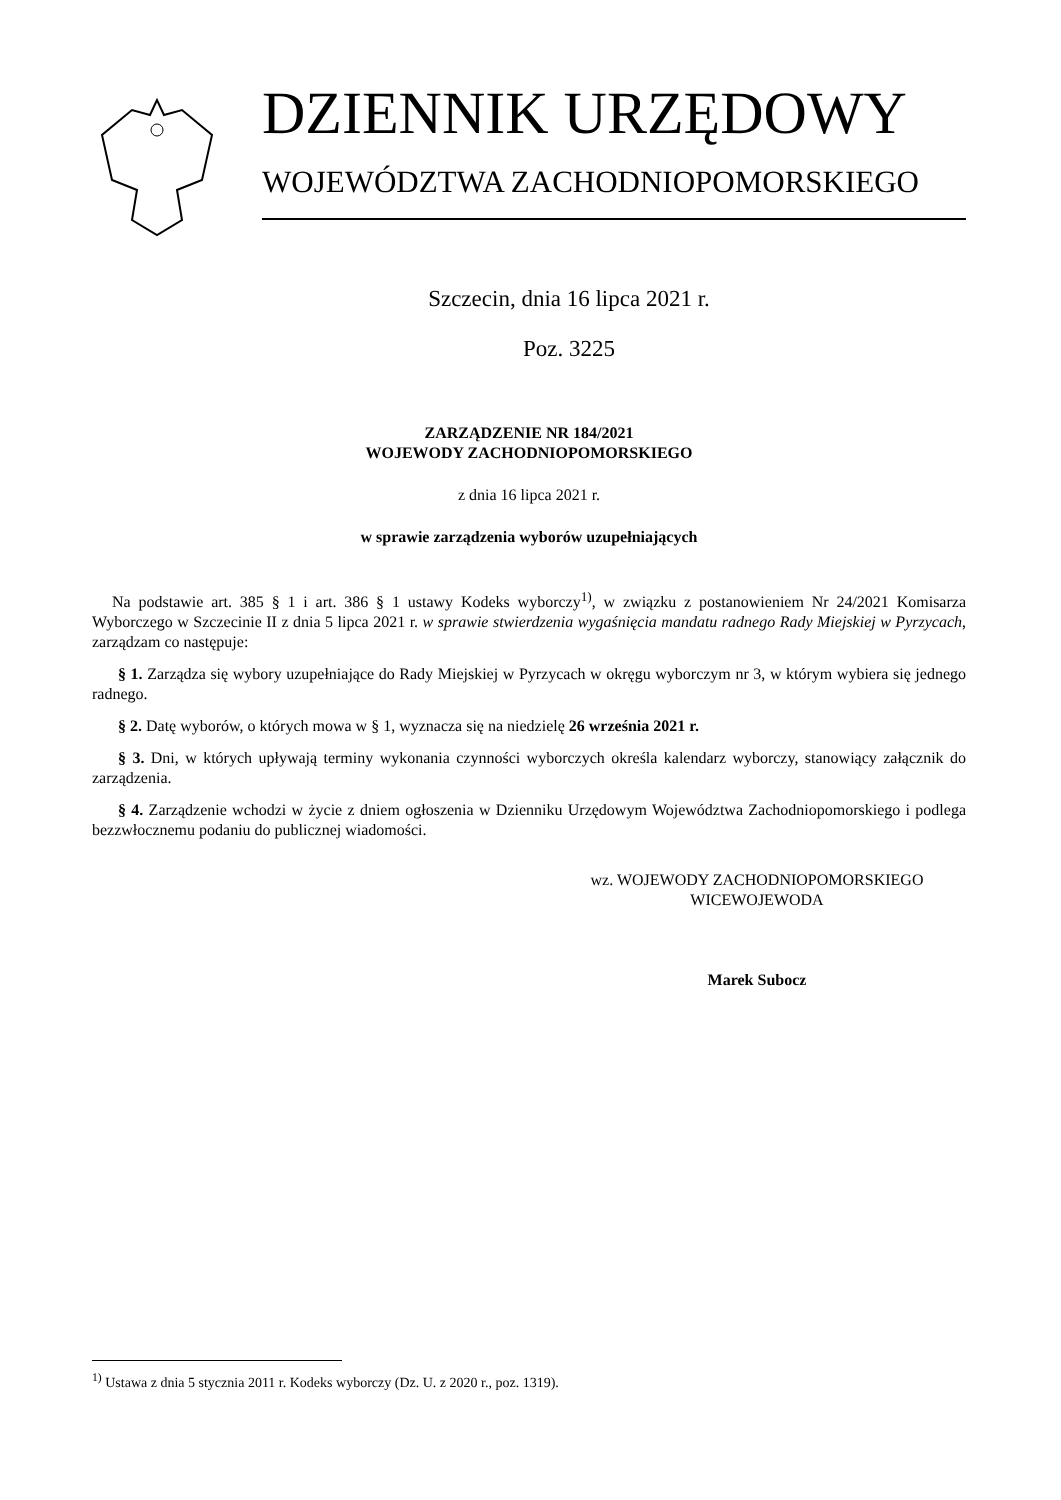DZIENNIK URZĘDOWY
WOJEWÓDZTWA ZACHODNIOPOMORSKIEGO
Szczecin, dnia 16 lipca 2021 r.
Poz. 3225
ZARZĄDZENIE NR 184/2021
WOJEWODY ZACHODNIOPOMORSKIEGO
z dnia 16 lipca 2021 r.
w sprawie zarządzenia wyborów uzupełniających
Na podstawie art. 385 § 1 i art. 386 § 1 ustawy Kodeks wyborczy<sup>1)</sup>, w związku z postanowieniem Nr 24/2021 Komisarza Wyborczego w Szczecinie II z dnia 5 lipca 2021 r. w sprawie stwierdzenia wygaśnięcia mandatu radnego Rady Miejskiej w Pyrzycach, zarządzam co następuje:
§ 1. Zarządza się wybory uzupełniające do Rady Miejskiej w Pyrzycach w okręgu wyborczym nr 3, w którym wybiera się jednego radnego.
§ 2. Datę wyborów, o których mowa w § 1, wyznacza się na niedzielę 26 września 2021 r.
§ 3. Dni, w których upływają terminy wykonania czynności wyborczych określa kalendarz wyborczy, stanowiący załącznik do zarządzenia.
§ 4. Zarządzenie wchodzi w życie z dniem ogłoszenia w Dzienniku Urzędowym Województwa Zachodniopomorskiego i podlega bezzwłocznemu podaniu do publicznej wiadomości.
wz. WOJEWODY ZACHODNIOPOMORSKIEGO
WICEWOJEWODA
Marek Subocz
<sup>1)</sup> Ustawa z dnia 5 stycznia 2011 r. Kodeks wyborczy (Dz. U. z 2020 r., poz. 1319).